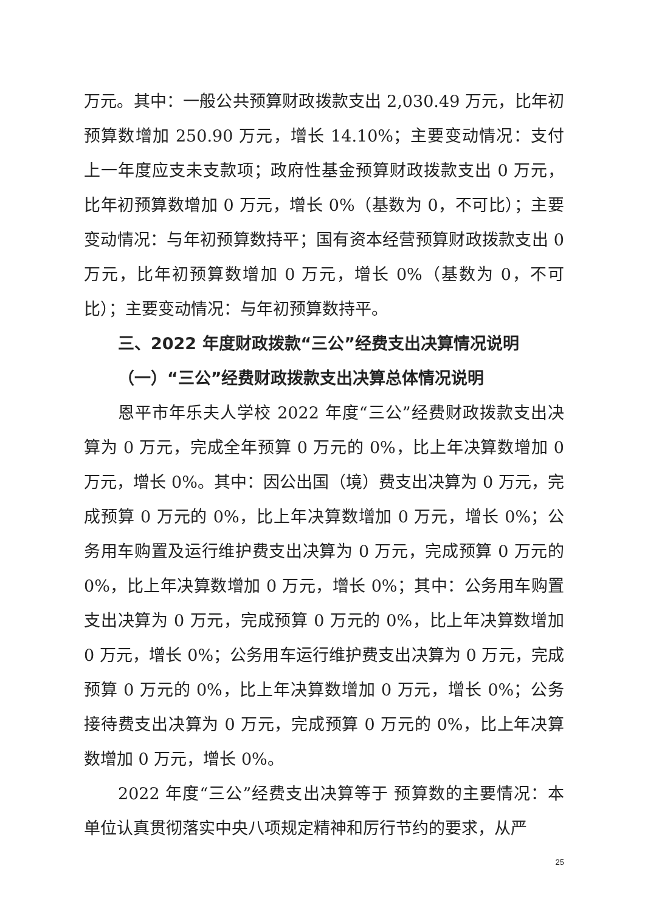万元。其中：一般公共预算财政拨款支出 2,030.49 万元，比年初预算数增加 250.90 万元，增长 14.10%；主要变动情况：支付上一年度应支未支款项；政府性基金预算财政拨款支出 0 万元，比年初预算数增加 0 万元，增长 0%（基数为 0，不可比）；主要变动情况：与年初预算数持平；国有资本经营预算财政拨款支出 0 万元，比年初预算数增加 0 万元，增长 0%（基数为 0，不可比）；主要变动情况：与年初预算数持平。
三、2022 年度财政拨款“三公”经费支出决算情况说明
（一）“三公”经费财政拨款支出决算总体情况说明
恩平市年乐夫人学校 2022 年度“三公”经费财政拨款支出决算为 0 万元，完成全年预算 0 万元的 0%，比上年决算数增加 0 万元，增长 0%。其中：因公出国（境）费支出决算为 0 万元，完成预算 0 万元的 0%，比上年决算数增加 0 万元，增长 0%；公务用车购置及运行维护费支出决算为 0 万元，完成预算 0 万元的 0%，比上年决算数增加 0 万元，增长 0%；其中：公务用车购置支出决算为 0 万元，完成预算 0 万元的 0%，比上年决算数增加 0 万元，增长 0%；公务用车运行维护费支出决算为 0 万元，完成预算 0 万元的 0%，比上年决算数增加 0 万元，增长 0%；公务接待费支出决算为 0 万元，完成预算 0 万元的 0%，比上年决算数增加 0 万元，增长 0%。
2022 年度“三公”经费支出决算等于 预算数的主要情况：本单位认真贯彻落实中央八项规定精神和厉行节约的要求，从严
25